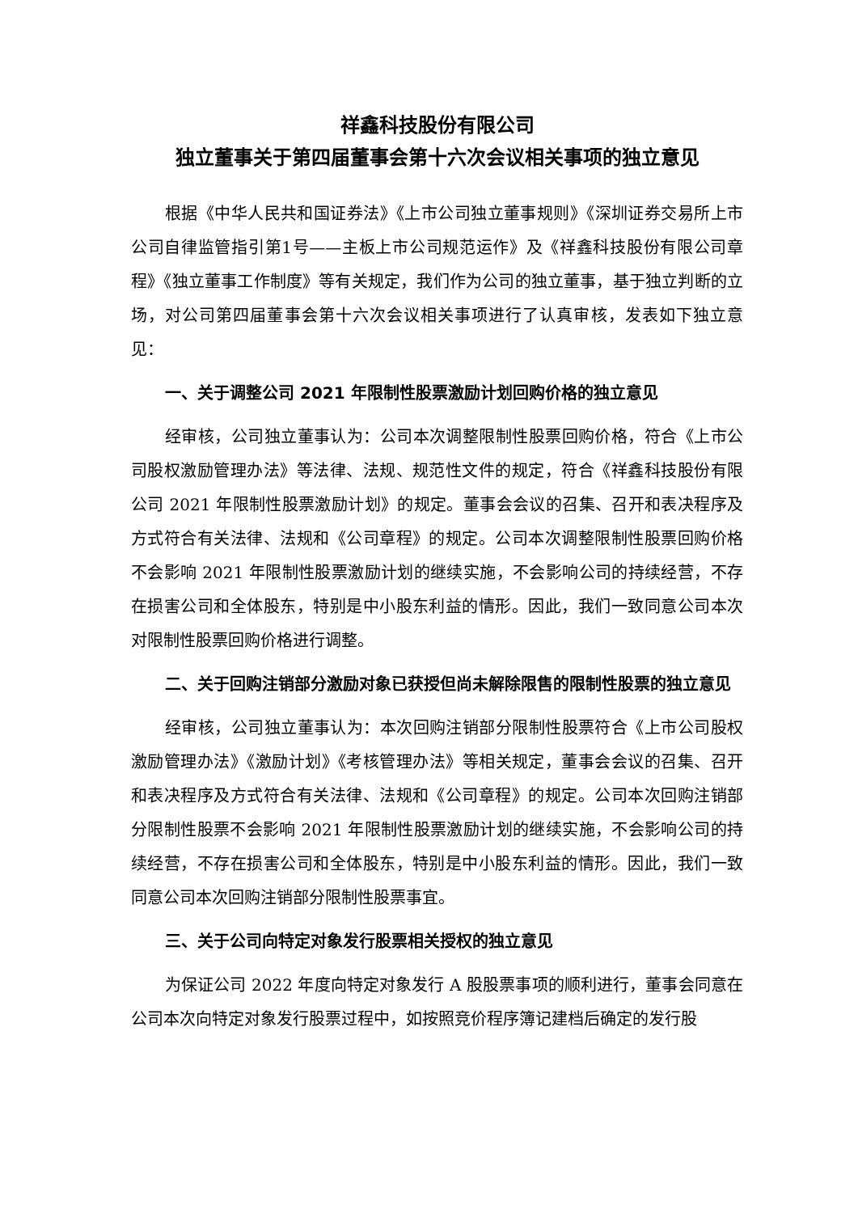祥鑫科技股份有限公司
独立董事关于第四届董事会第十六次会议相关事项的独立意见
根据《中华人民共和国证券法》《上市公司独立董事规则》《深圳证券交易所上市公司自律监管指引第1号——主板上市公司规范运作》及《祥鑫科技股份有限公司章程》《独立董事工作制度》等有关规定，我们作为公司的独立董事，基于独立判断的立场，对公司第四届董事会第十六次会议相关事项进行了认真审核，发表如下独立意见：
一、关于调整公司 2021 年限制性股票激励计划回购价格的独立意见
经审核，公司独立董事认为：公司本次调整限制性股票回购价格，符合《上市公司股权激励管理办法》等法律、法规、规范性文件的规定，符合《祥鑫科技股份有限公司 2021 年限制性股票激励计划》的规定。董事会会议的召集、召开和表决程序及方式符合有关法律、法规和《公司章程》的规定。公司本次调整限制性股票回购价格不会影响 2021 年限制性股票激励计划的继续实施，不会影响公司的持续经营，不存在损害公司和全体股东，特别是中小股东利益的情形。因此，我们一致同意公司本次对限制性股票回购价格进行调整。
二、关于回购注销部分激励对象已获授但尚未解除限售的限制性股票的独立意见
经审核，公司独立董事认为：本次回购注销部分限制性股票符合《上市公司股权激励管理办法》《激励计划》《考核管理办法》等相关规定，董事会会议的召集、召开和表决程序及方式符合有关法律、法规和《公司章程》的规定。公司本次回购注销部分限制性股票不会影响 2021 年限制性股票激励计划的继续实施，不会影响公司的持续经营，不存在损害公司和全体股东，特别是中小股东利益的情形。因此，我们一致同意公司本次回购注销部分限制性股票事宜。
三、关于公司向特定对象发行股票相关授权的独立意见
为保证公司 2022 年度向特定对象发行 A 股股票事项的顺利进行，董事会同意在公司本次向特定对象发行股票过程中，如按照竞价程序簿记建档后确定的发行股